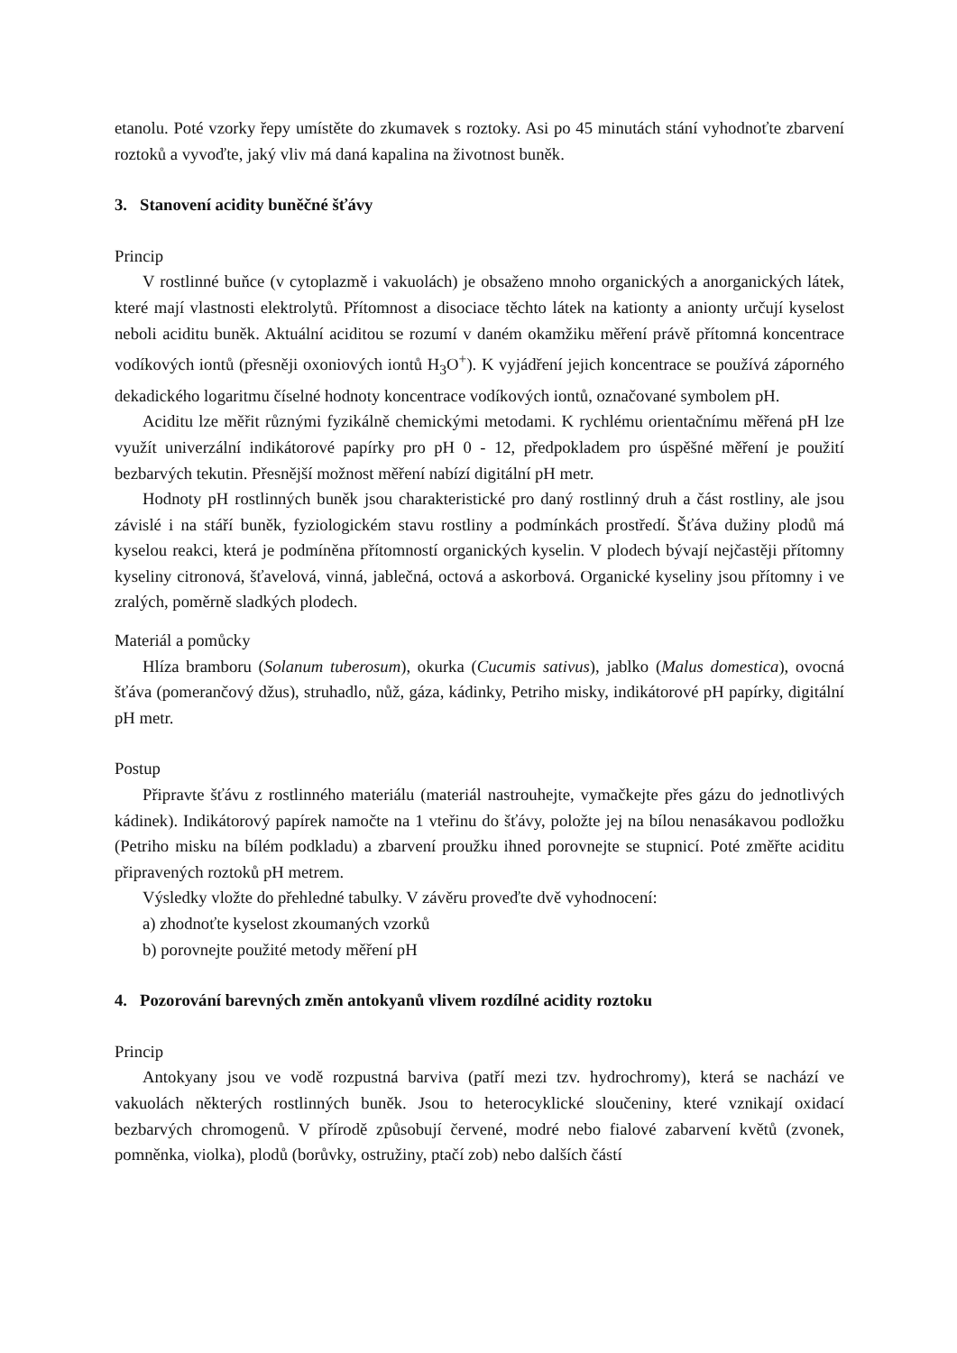etanolu. Poté vzorky řepy umístěte do zkumavek s roztoky. Asi po 45 minutách stání vyhodnoťte zbarvení roztoků a vyvoďte, jaký vliv má daná kapalina na životnost buněk.
3. Stanovení acidity buněčné šťávy
Princip
V rostlinné buňce (v cytoplazmě i vakuolách) je obsaženo mnoho organických a anorganických látek, které mají vlastnosti elektrolytů. Přítomnost a disociace těchto látek na kationty a anionty určují kyselost neboli aciditu buněk. Aktuální aciditou se rozumí v daném okamžiku měření právě přítomná koncentrace vodíkových iontů (přesněji oxoniových iontů H<sub>3</sub>O<sup>+</sup>). K vyjádření jejich koncentrace se používá záporného dekadického logaritmu číselné hodnoty koncentrace vodíkových iontů, označované symbolem pH.
Aciditu lze měřit různými fyzikálně chemickými metodami. K rychlému orientačnímu měřená pH lze využít univerzální indikátorové papírky pro pH 0 - 12, předpokladem pro úspěšné měření je použití bezbarvých tekutin. Přesnější možnost měření nabízí digitální pH metr.
Hodnoty pH rostlinných buněk jsou charakteristické pro daný rostlinný druh a část rostliny, ale jsou závislé i na stáří buněk, fyziologickém stavu rostliny a podmínkách prostředí. Šťáva dužiny plodů má kyselou reakci, která je podmíněna přítomností organických kyselin. V plodech bývají nejčastěji přítomny kyseliny citronová, šťavelová, vinná, jablečná, octová a askorbová. Organické kyseliny jsou přítomny i ve zralých, poměrně sladkých plodech.
Materiál a pomůcky
Hlíza bramboru (Solanum tuberosum), okurka (Cucumis sativus), jablko (Malus domestica), ovocná šťáva (pomerančový džus), struhadlo, nůž, gáza, kádinky, Petriho misky, indikátorové pH papírky, digitální pH metr.
Postup
Připravte šťávu z rostlinného materiálu (materiál nastrouhejte, vymačkejte přes gázu do jednotlivých kádinek). Indikátorový papírek namočte na 1 vteřinu do šťávy, položte jej na bílou nenasákavou podložku (Petriho misku na bílém podkladu) a zbarvení proužku ihned porovnejte se stupnicí. Poté změřte aciditu připravených roztoků pH metrem.
Výsledky vložte do přehledné tabulky. V závěru proveďte dvě vyhodnocení:
a) zhodnoťte kyselost zkoumaných vzorků
b) porovnejte použité metody měření pH
4. Pozorování barevných změn antokyanů vlivem rozdílné acidity roztoku
Princip
Antokyany jsou ve vodě rozpustná barviva (patří mezi tzv. hydrochromy), která se nachází ve vakuolách některých rostlinných buněk. Jsou to heterocyklické sloučeniny, které vznikají oxidací bezbarvých chromogenů. V přírodě způsobují červené, modré nebo fialové zabarvení květů (zvonek, pomněnka, violka), plodů (borůvky, ostružiny, ptačí zob) nebo dalších částí